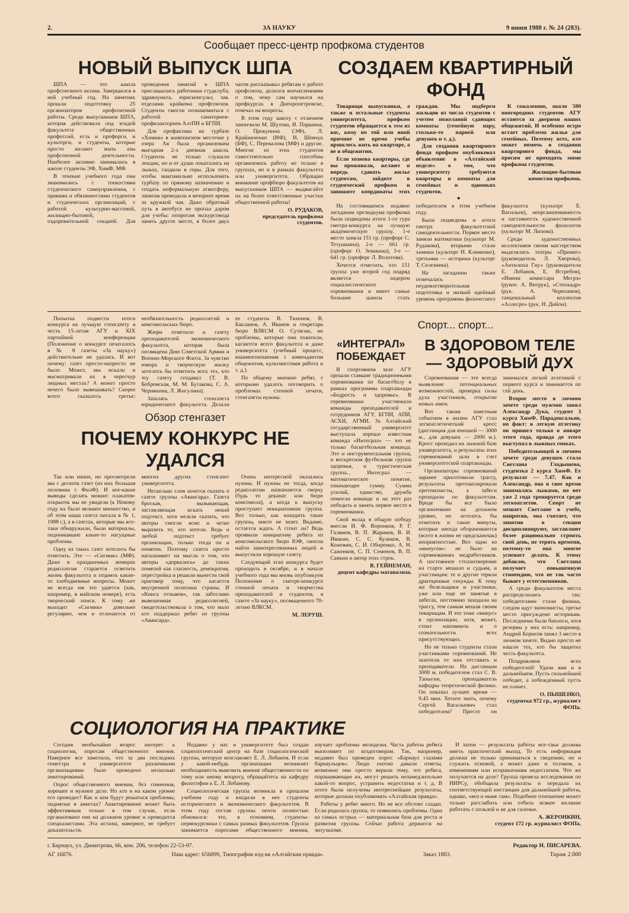2. ЗА НАУКУ 9 июня 1988 г. № 24 (283).
Сообщает пресс-центр профкома студентов
НОВЫЙ ВЫПУСК ШПА
ШПА — это школа профсоюзного актива. Завершился в ней учебный год. На занятиях прошли подготовку 25 организаторов профсоюзной работы. Среди выпускников ШПА, которая действовала под эгидой факультета общественных профессий, есть и профорги, и культорги, и студенты, которые просто желают знать азы профсоюзной деятельности. Наиболее активно занимались в школе студенты ЭФ, ХимФ, МФ.
В течение учебного года они знакомились с тонкостями студенческого самоуправления, с правами и обязанностями студентов и студенческих организаций, с работой культурно-массовой, жилищно-бытовой, оздоровительной секцией. Для проведения занятий в ШПА приглашались работники студклуба, здравпункта, юрисконсульт, зав. отделами крайкома профсоюзов. Студенты смогли познакомиться с работой санаториев-профилакториев АлтПИ и БГПИ.
Для профактива на турбазе «Химик» в живописном местечке у озера Ая была организована выездная 2-х дневная школа. Студенты не только слушали лекции, но и от души покатались на лыжах, сходили в горы. Для того, чтобы максимально использовать турбазу по прямому назначению и создать неформальную атмосферу, занятия проводили в вечернее время за кружкой чая. Даже обратный путь в автобусе не пропал даром для учебы: попросив экскурсовода занять другое место, я более двух часов рассказывал ребятам о работе профсоюза, делился впечатлениями о том, чему сам научился на профкурсах в Днепропетровске, отвечал на вопросы.
В этом году школу с отличием закончили М. Шутова, И. Паршина, О. Прокунина (ЭФ), Л. Крайниченко (ИФ), Н. Шевчук (БФ), С. Перевалова (МФ) и другие. Многие из этих студентов самостоятельно способны организовать работу не только в группах, но и в рамках факультета или университета. Обращаю внимание профбюро факультетов на выпускников ШПА — выдвигайте их на более ответственные участки общественной работы!
О. РУДАКОВ,
председатель профкома студентов.
СОЗДАЕМ КВАРТИРНЫЙ ФОНД
Товарищи выпускники, а также и остальные студенты университета, профком студентов обращается к тем из вас, кому по той или иной причине во время учебы пришлось жить на квартире, а не в общежитии.
Если хозяева квартиры, где вы проживали, желают и впредь сдавать жилье студентам, зайдите в студенческий профком и запишите координаты этих граждан. Мы подберем жильцов из числа студентов с учетом пожеланий сдающих комнаты (семейную пару, столько-то парней или девушек и т. д.).
Для создания квартирного фонда профком опубликовал объявление в «Алтайской неделе» о том, что университету требуются квартиры и комнаты для семейных и одиноких студентов.
К сожалению, около 500 иногородних студентов АГУ остаются за дверями наших общежитий. И особенно остро встает проблема жилья для семейных. Поэтому всех, кто может помочь в создании квартирного фонда, мы просим не проходить мимо профкома студентов.
Жилищно-бытовая комиссия профкома.
●
На состоявшемся недавно заседании президиума профкома были подведены итоги 1-го тура смотра-конкурса на лучшую академическую группу. 1-е место заняла 151 гр. (профорг С. Тетушкина), 2-е — 661 гр. (профорг О. Зевакина), 3-е — 641 гр. (профорг Л. Волотова).
Хочется отметить, что 151 группа уже второй год подряд является лидером социалистического соревнования и имеет самые большие шансы стать победителем в этом учебном году.
Были подведены и итоги смотра факультетской самодеятельности. Первое место заняли математики (культорг М. Рудакова), вторыми стали химики (культорг Н. Клименко), третьими — историки (культорг Т. Селезнева).
На заседании также отмечалась неудовлетворительная подготовка и низкий идейный уровень программы физического факультета (культорг Е. Васильев), неорганизованность и пассивность художественной самодеятельности филологов (культорг М. Липова).
Среди художественных коллективов своим мастерством выделялись театры «Примат» (руководитель Л. Хворова), «Антилопа Гну» (руководители Е. Лобанов, Е. Ястребов), «Имени комиссара Мегрэ» (рукое. А. Витрук), «Стопкадр» (рук. А. Черепанов), танцевальный коллектив «Аллегро» (рук. Н. Дийон).
Попытка подвести итоги конкурса на лучшую стенгазету в честь 15-летия АГУ и XIX партийной конференции (Положение о конкурсе печаталось в № 8 газеты «За науку») действительно не удалась. И вот почему: газет просто-напросто не было. Может, мы искали и высматривали их в чересчур людных местах? А может просто нечего было вывешивать? Скорее всего сказалось третье: необязательность редколлегий и комсомольских бюро.
Жюри отметило и газету преподавателей экономического факультета, которая была посвящена Дню Советской Армии и Военно-Морского Флота. За чувство юмора и творческую жилку хотелось бы отметить всех тех, кто эту газету создавал (Т. В. Бобровская, М. М. Бутакова, С. А. Чернякина, Л. Жигулина).
Зазалась стенгазета юридического факультета. Делали ее студенты В. Тихонов, В. Бакланов, А. Иванов и секретарь бюро ВЛКСМ О. Сутягин, но проблемы, которые они охватили, касаются всего факультета и даже университета (учебный процесс, взаимоотношения с комендантом общежития, культмассовая работа и т. д.).
По общему мнению ребят, с которыми удалось поговорить о проблемах стенной печати, стенгазеты нужны.
Обзор стенгазет
ПОЧЕМУ КОНКУРС НЕ УДАЛСЯ
Так или иначе, но просмотрели мы с десяток газет (из них большая половина с ФилФ). И кое-какие выводы сделать можно: плакатов-открыток мы не увидели (к Новому году их было великое множество, и об этом наша газета писала в № 1, 1988 г.), а в газетах, которые мы все-таки обнаружили, были материалы, поднимавшие какие-то насущные проблемы.
Одну из таких газет хотелось бы отметить. Это — «Сигмик» (МФ). Даже в праздничных номерах редколлегия старается осветить жизнь факультета и поднять какие-то злободневные вопросы. Может не всегда им это удается (как, например, в майском номере), есть творческий поиск. К тому же выходит «Сигмик» довольно регулярно, чем и отличается от многих других стенгазет университета.
Несколько слов хочется сказать о газете группы «Авангард». Газета броская, вызывающая, заставляющая искать некий подтекст, хотя нельзя сказать, что авторы смогли ясно и четко выразить то, что хотели. Ведь и любой подтекст требует организации, только тогда он и понятен. Поэтому газета просто наталкивает на мысль о том, что авторы «дорвались» до таких понятий как гласность, демократия, перестройка и решили вынести свой приговор тому, что касается внутренней политики страны. И «Книга отзывов», так заботливо вывешенная редколлегией, свидетельствовала о том, что мало кто поддержал ребят из группы «Авангард».
Очень интересной оказались нужны. И нужны не тогда, когда редколлегии назначаются сверху (будь то деканат или бюро комсомола), а когда к выпуску приступает инициативная группа. Вот только, как находить такие группы, никто не знает. Видимо, остается ждать. А стоит ли? Ведь проявили инициативу ребята из комсомольского бюро ЮФ, смогли найти заинтересованных людей и выпустили хорошую газету.
Следующий этап конкурса будет проходить в октябре, и в начале учебного года мы вновь опубликуем Положение о смотре-конкурсе стенной печати и творчества преподавателей и студентов, в газете «За науку», посвященного 70-летию ВЛКСМ.
М. ЛЕРУШ.
Спорт... спорт...
«ИНТЕГРАЛ» ПОБЕЖДАЕТ
В спортивном зале АГУ прошли ставшие традиционными соревнования по баскетболу в рамках программы спартакиады «Бодрость и здоровье». В соревновании участвовали команды преподавателей и сотрудников АГУ, БГПИ, АПИ, АСХИ, АГМИ. За Алтайский государственный университет выступала хорошо известная команда «Интеграл» — это не только баскетбольная команда. Это и инструментальная группа, и воскресная футбольная группа здоровья, и туристическая группа... Интеграл — математическое понятие, означающее сумму. Сумма усилий, единство, дружба помогли команде и на этот раз победить и занять первое место в соревновании.
Свой вклад в общую победу внесли И. Ф. Воронков, Р. Г. Галямов, В. П. Жариков, В. И. Ивакин, С. С. Куликов, В. Кожевин, С. И. Обиремко, А. Н. Саженков, С. П. Семенов, В. П. Савкин и автор этих строк.
В. ГЕЙНЕМАН,
доцент кафедры матанализа.
В ЗДОРОВОМ ТЕЛЕ— ЗДОРОВЫЙ ДУХ
Соревнования — это всегда выявление потенциальных возможностей, проверка силы духа участников, открытие новых имен.
Вот таким заметным событием в жизни АГУ стал легкоатлетический кросс (дистанция для юношей — 3000 м., для девушек — 2000 м.). Кросс проходил на лыжной базе университета, и результаты этих соревнований шли в счет университетской спартакиады.
Организаторы соревнований заранее приготовили трассу, результаты протоколировали протоколисты, а забеги проходили по факультетам. Вроде бы все было организовано на должном уровне, но хотелось бы отметить и такие минусы, которые иногда оборачиваются (всего в жизни не предскажешь) неприятностью. Вот один из «минусов»: не было на соревнованиях медработников. А постоянное столпотворение на старте мешало и судьям, и участницам: те и другие теряли драгоценные секунды. К тому же болельщики и участники, уже или еще не занятые в забегах, постоянно заходили на трассу, тем самым мешая своим товарищам. И это тоже «минус» в организации, хотя, может, стоит напомнить и о сознательности всех присутствующих.
Но не только студенты стали участниками соревнований. Не захотели от них отставать и преподаватели. На дистанции 3000 м. победителем стал С. В. Тапыгин, преподаватель кафедры теоретической физики. Он показал лучшее время — 9.45 мин. Хотите знать, почему Сергей Васильевич стал победителем? Просто он занимался легкой атлетикой с первого курса и занимается по сей день.
Второе место в личном зачете среди мужчин занял Александр Дука, студент 3 курса ХимФ. Парадоксально, но факт: в легкую атлетику он пришел только в январе этого года, правда до этого выступал в лыжных гонках.
Победительницей в личном зачете среди девушек стала Светлана Гладышева, студентка 2 курса ХимФ. Ее результат — 7.47. Как и Александр, она в свое время занималась лыжами, но вот уже 2 года тренируется среди легкоатлетов. Спорт не мешает Светлане в учебе, напротив, она считает, что занятия в секции дисциплинируют, заставляют более рационально строить свой день, не терять времени, поэтому-то она многое успевает делать. К этому добавлю, что Светлана получает повышенную стипендию, что не так часто бывает у естественников.
А среди факультетов места распределились так: победителями стали физики, следом идут экономисты, третье место присуждено историкам. Последними были биологи, хотя резервы у них есть: например, Андрей Борисов занял 3 место в личном зачете. Видно просто не нашли тех, кто бы защитил честь факультета.
Поздравляем всех победителей! Удачи вам и в дальнейшем. Пусть сильнейший победит, а побежденный пусть не плачет.
О. ПЫШЕНКО,
студентка 972 гр., журналист ФОПа.
СОЦИОЛОГИЯ НА ПРАКТИКЕ
Сегодня необычайно возрос интерес к социологии, опросам общественного мнения. Наверное все заметили, что за два последних семестра в университете различными организациями было проведено несколько анкетирований.
Опрос общественного мнения, без сомнения, хорошее и нужное дело. Но кто и на каком уровне его проводит? Как и кем будут решаться проблемы, поднятые в анкетах? Анкетирование может быть эффективным только в том случае, если организовано оно на должном уровне и проводится специалистами. Эта истина, наверное, не требует доказательств.
Недавно у нас в университете был создан социологический центр на базе социологической группы, которую возглавляет Е. Л. Лобанов. И если у какой-нибудь организации возникнет необходимость выяснить мнение общественности по тому или иному вопросу, обращайтесь на кафедру философии к Е. Л. Лобанову.
Социологическая группа возникла в прошлом учебном году и входили в нее студенты исторического и экономического факультетов. В этом году состав группы почти полностью обновился: это, в основном, студенты-первокурсники с самых разных факультетов. Группа занимается опросами общественного мнения, изучает проблемы молодежи. Часть работы ребята выполняют по хоздоговорам. Так, например, недавно был проведен опрос «Барнаул глазами барнаульцев». Люди охотно давали ответы, возможно они просто верили тому, что ребята, опрашивающие их, могут решить незамедлительно какой-то вопрос, устранить недостатки и т. д. В итоге были получены интереснейшие результаты, которые должна опубликовать «Алтайская правда».
Работы у ребят много. Но не все обстоят гладко. Если родилась группа, то появились проблемы. Одна из самых острых — материальная база для роста и развития группы. Сейчас работа держится на энтузиазме.
И затем — результаты работы все-таки должны иметь практический выход. То есть информация должна не только приниматься к сведению, но и служить основой, а может даже и толчком, к изменениям или исправлениям недостатков. Что же получается на деле? Группа провела исследования по НИРСу, обобщила результаты и передала их соответствующей инстанции для дальнейшей работы, однако, «воз и ныне там». Подобное отношение может только расслабить или отбить всякое желание работать с пользой и не для галочки.
А. ЖЕРОНКИН,
студент 172 гр. журналист ФОПа.
г. Барнаул, ул. Димитрова, 66, ком. 206, телефон 22-53-97. Редактор Н. ПИСАРЕВА.
АГ 16076. Наш адрес: 656099, Типография изд-ва «Алтайская правда». Заказ 1803. Тираж 2.000